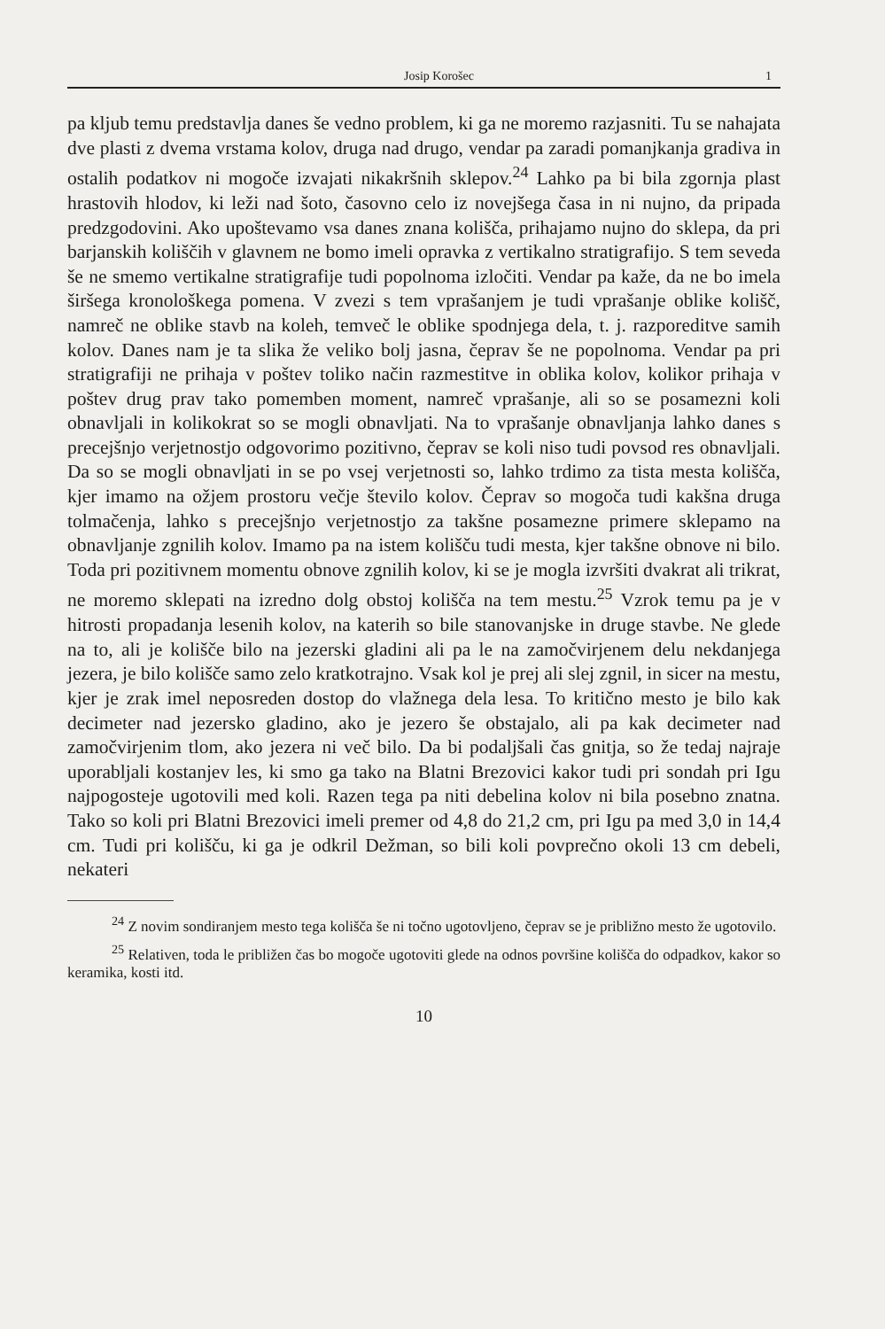Josip Korošec 1
pa kljub temu predstavlja danes še vedno problem, ki ga ne moremo razjasniti. Tu se nahajata dve plasti z dvema vrstama kolov, druga nad drugo, vendar pa zaradi pomanjkanja gradiva in ostalih podatkov ni mogoče izvajati nikakršnih sklepov.<sup>24</sup> Lahko pa bi bila zgornja plast hrastovih hlodov, ki leži nad šoto, časovno celo iz novejšega časa in ni nujno, da pripada predzgodovini. Ako upoštevamo vsa danes znana kolišča, prihajamo nujno do sklepa, da pri barjanskih koliščih v glavnem ne bomo imeli opravka z vertikalno stratigrafijo. S tem seveda še ne smemo vertikalne stratigrafije tudi popolnoma izločiti. Vendar pa kaže, da ne bo imela širšega kronološkega pomena. V zvezi s tem vprašanjem je tudi vprašanje oblike kolišč, namreč ne oblike stavb na koleh, temveč le oblike spodnjega dela, t. j. razporeditve samih kolov. Danes nam je ta slika že veliko bolj jasna, čeprav še ne popolnoma. Vendar pa pri stratigrafiji ne prihaja v poštev toliko način razmestitve in oblika kolov, kolikor prihaja v poštev drug prav tako pomemben moment, namreč vprašanje, ali so se posamezni koli obnavljali in kolikokrat so se mogli obnavljati. Na to vprašanje obnavljanja lahko danes s precejšnjo verjetnostjo odgovorimo pozitivno, čeprav se koli niso tudi povsod res obnavljali. Da so se mogli obnavljati in se po vsej verjetnosti so, lahko trdimo za tista mesta kolišča, kjer imamo na ožjem prostoru večje število kolov. Čeprav so mogoča tudi kakšna druga tolmačenja, lahko s precejšnjo verjetnostjo za takšne posamezne primere sklepamo na obnavljanje zgnilih kolov. Imamo pa na istem kolišču tudi mesta, kjer takšne obnove ni bilo. Toda pri pozitivnem momentu obnove zgnilih kolov, ki se je mogla izvršiti dvakrat ali trikrat, ne moremo sklepati na izredno dolg obstoj kolišča na tem mestu.<sup>25</sup> Vzrok temu pa je v hitrosti propadanja lesenih kolov, na katerih so bile stanovanjske in druge stavbe. Ne glede na to, ali je kolišče bilo na jezerski gladini ali pa le na zamočvirjenem delu nekdanjega jezera, je bilo kolišče samo zelo kratkotrajno. Vsak kol je prej ali slej zgnil, in sicer na mestu, kjer je zrak imel neposreden dostop do vlažnega dela lesa. To kritično mesto je bilo kak decimeter nad jezersko gladino, ako je jezero še obstajalo, ali pa kak decimeter nad zamočvirjenim tlom, ako jezera ni več bilo. Da bi podaljšali čas gnitja, so že tedaj najraje uporabljali kostanjev les, ki smo ga tako na Blatni Brezovici kakor tudi pri sondah pri Igu najpogosteje ugotovili med koli. Razen tega pa niti debelina kolov ni bila posebno znatna. Tako so koli pri Blatni Brezovici imeli premer od 4,8 do 21,2 cm, pri Igu pa med 3,0 in 14,4 cm. Tudi pri kolišču, ki ga je odkril Dežman, so bili koli povprečno okoli 13 cm debeli, nekateri
<sup>24</sup> Z novim sondiranjem mesto tega kolišča še ni točno ugotovljeno, čeprav se je približno mesto že ugotovilo.
<sup>25</sup> Relativen, toda le približen čas bo mogoče ugotoviti glede na odnos površine kolišča do odpadkov, kakor so keramika, kosti itd.
10